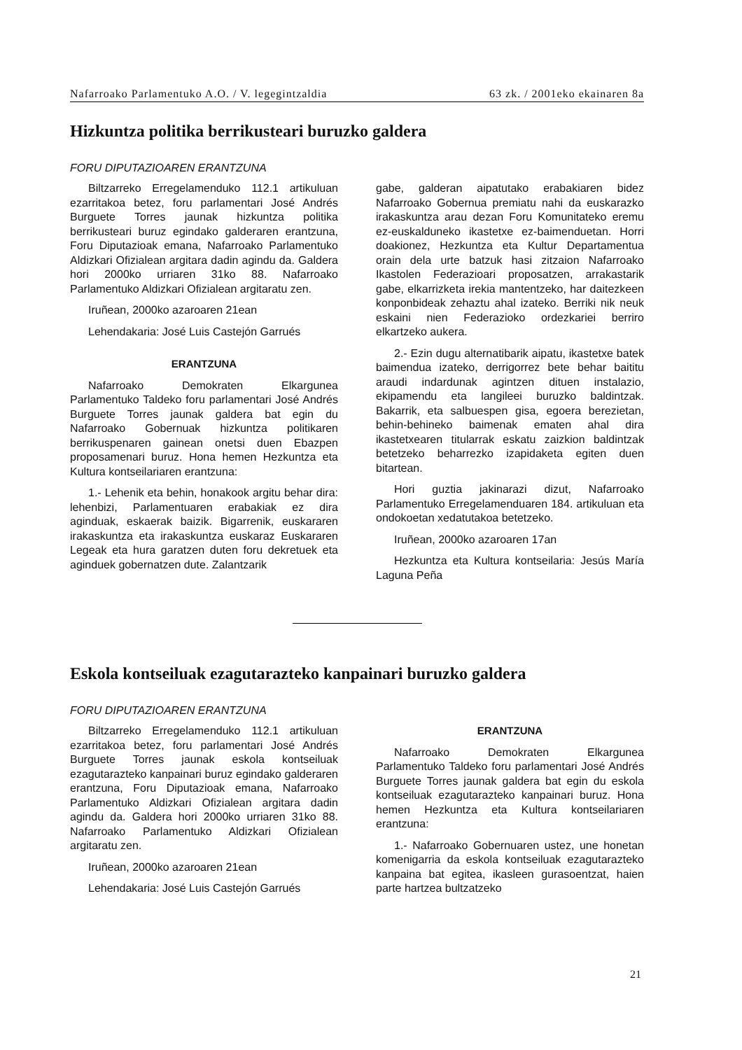Nafarroako Parlamentuko A.O. / V. legegintzaldia 63 zk. / 2001eko ekainaren 8a
Hizkuntza politika berrikusteari buruzko galdera
FORU DIPUTAZIOAREN ERANTZUNA
Biltzarreko Erregelamenduko 112.1 artikuluan ezarritakoa betez, foru parlamentari José Andrés Burguete Torres jaunak hizkuntza politika berrikusteari buruz egindako galderaren erantzuna, Foru Diputazioak emana, Nafarroako Parlamentuko Aldizkari Ofizialean argitara dadin agindu da. Galdera hori 2000ko urriaren 31ko 88. Nafarroako Parlamentuko Aldizkari Ofizialean argitaratu zen.
Iruñean, 2000ko azaroaren 21ean
Lehendakaria: José Luis Castejón Garrués
ERANTZUNA
Nafarroako Demokraten Elkargunea Parlamentuko Taldeko foru parlamentari José Andrés Burguete Torres jaunak galdera bat egin du Nafarroako Gobernuak hizkuntza politikaren berrikuspenaren gainean onetsi duen Ebazpen proposamenari buruz. Hona hemen Hezkuntza eta Kultura kontseilariaren erantzuna:
1.- Lehenik eta behin, honakook argitu behar dira: lehenbizi, Parlamentuaren erabakiak ez dira aginduak, eskaerak baizik. Bigarrenik, euskararen irakaskuntza eta irakaskuntza euskaraz Euskararen Legeak eta hura garatzen duten foru dekretuek eta aginduek gobernatzen dute. Zalantzarik
gabe, galderan aipatutako erabakiaren bidez Nafarroako Gobernua premiatu nahi da euskarazko irakaskuntza arau dezan Foru Komunitateko eremu ez-euskalduneko ikastetxe ez-baimenduetan. Horri doakionez, Hezkuntza eta Kultur Departamentua orain dela urte batzuk hasi zitzaion Nafarroako Ikastolen Federazioari proposatzen, arrakastarik gabe, elkarrizketa irekia mantentzeko, har daitezkeen konponbideak zehaztu ahal izateko. Berriki nik neuk eskaini nien Federazioko ordezkariei berriro elkartzeko aukera.
2.- Ezin dugu alternatibarik aipatu, ikastetxe batek baimendua izateko, derrigorrez bete behar baititu araudi indardunak agintzen dituen instalazio, ekipamendu eta langileei buruzko baldintzak. Bakarrik, eta salbuespen gisa, egoera berezietan, behin-behineko baimenak ematen ahal dira ikastetxearen titularrak eskatu zaizkion baldintzak betetzeko beharrezko izapidaketa egiten duen bitartean.
Hori guztia jakinarazi dizut, Nafarroako Parlamentuko Erregelamenduaren 184. artikuluan eta ondokoetan xedatutakoa betetzeko.
Iruñean, 2000ko azaroaren 17an
Hezkuntza eta Kultura kontseilaria: Jesús María Laguna Peña
Eskola kontseiluak ezagutarazteko kanpainari buruzko galdera
FORU DIPUTAZIOAREN ERANTZUNA
Biltzarreko Erregelamenduko 112.1 artikuluan ezarritakoa betez, foru parlamentari José Andrés Burguete Torres jaunak eskola kontseiluak ezagutarazteko kanpainari buruz egindako galderaren erantzuna, Foru Diputazioak emana, Nafarroako Parlamentuko Aldizkari Ofizialean argitara dadin agindu da. Galdera hori 2000ko urriaren 31ko 88. Nafarroako Parlamentuko Aldizkari Ofizialean argitaratu zen.
Iruñean, 2000ko azaroaren 21ean
Lehendakaria: José Luis Castejón Garrués
ERANTZUNA
Nafarroako Demokraten Elkargunea Parlamentuko Taldeko foru parlamentari José Andrés Burguete Torres jaunak galdera bat egin du eskola kontseiluak ezagutarazteko kanpainari buruz. Hona hemen Hezkuntza eta Kultura kontseilariaren erantzuna:
1.- Nafarroako Gobernuaren ustez, une honetan komenigarria da eskola kontseiluak ezagutarazteko kanpaina bat egitea, ikasleen gurasoentzat, haien parte hartzea bultzatzeko
21